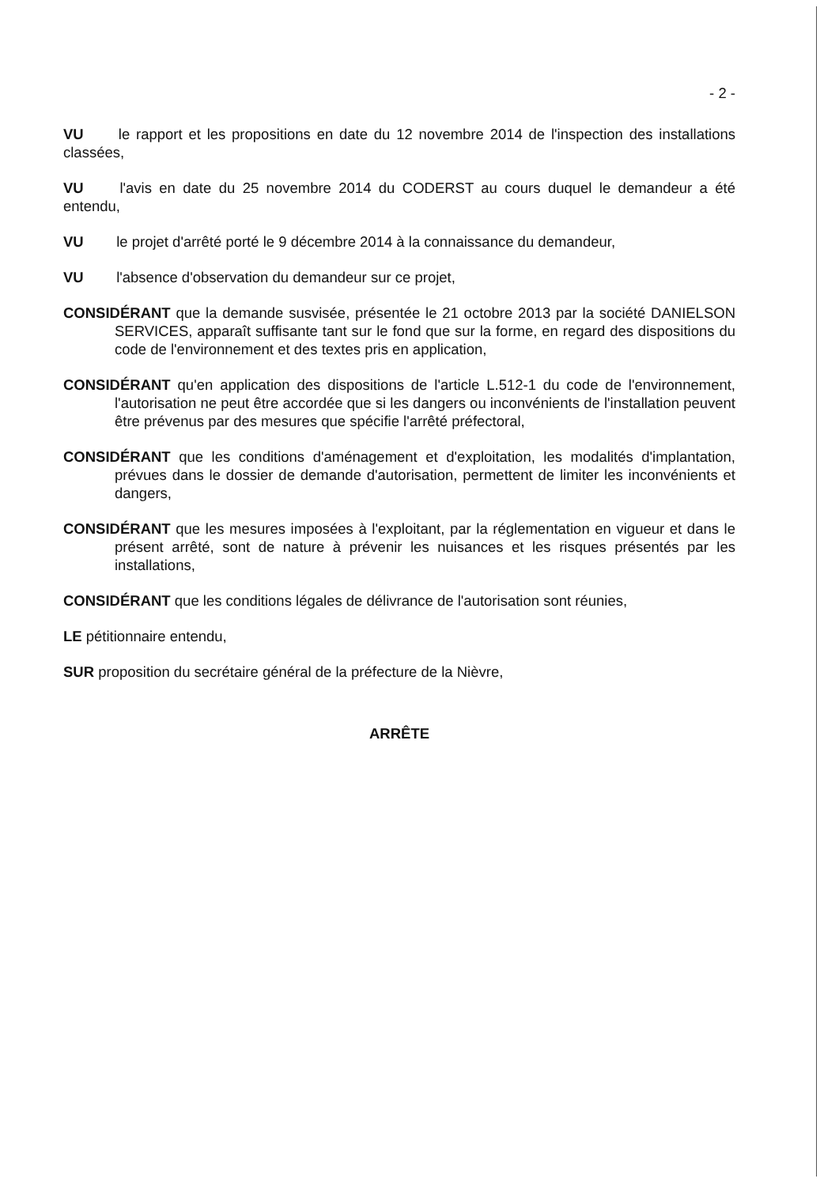- 2 -
VU le rapport et les propositions en date du 12 novembre 2014 de l'inspection des installations classées,
VU l'avis en date du 25 novembre 2014 du CODERST au cours duquel le demandeur a été entendu,
VU le projet d'arrêté porté le 9 décembre 2014 à la connaissance du demandeur,
VU l'absence d'observation du demandeur sur ce projet,
CONSIDÉRANT que la demande susvisée, présentée le 21 octobre 2013 par la société DANIELSON SERVICES, apparaît suffisante tant sur le fond que sur la forme, en regard des dispositions du code de l'environnement et des textes pris en application,
CONSIDÉRANT qu'en application des dispositions de l'article L.512-1 du code de l'environnement, l'autorisation ne peut être accordée que si les dangers ou inconvénients de l'installation peuvent être prévenus par des mesures que spécifie l'arrêté préfectoral,
CONSIDÉRANT que les conditions d'aménagement et d'exploitation, les modalités d'implantation, prévues dans le dossier de demande d'autorisation, permettent de limiter les inconvénients et dangers,
CONSIDÉRANT que les mesures imposées à l'exploitant, par la réglementation en vigueur et dans le présent arrêté, sont de nature à prévenir les nuisances et les risques présentés par les installations,
CONSIDÉRANT que les conditions légales de délivrance de l'autorisation sont réunies,
LE pétitionnaire entendu,
SUR proposition du secrétaire général de la préfecture de la Nièvre,
ARRÊTE